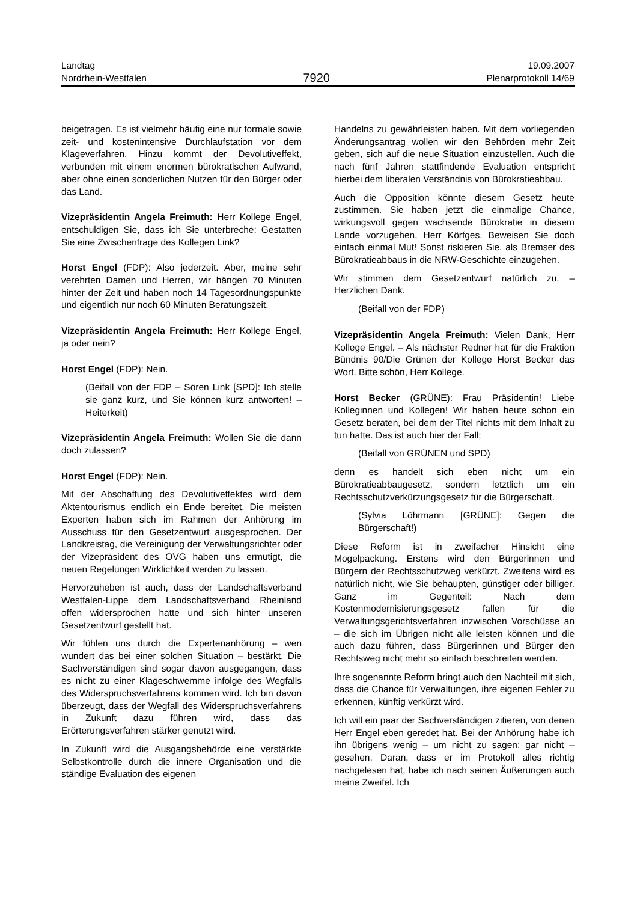Landtag
Nordrhein-Westfalen
7920
19.09.2007
Plenarprotokoll 14/69
beigetragen. Es ist vielmehr häufig eine nur formale sowie zeit- und kostenintensive Durchlaufstation vor dem Klageverfahren. Hinzu kommt der Devolutiveffekt, verbunden mit einem enormen bürokratischen Aufwand, aber ohne einen sonderlichen Nutzen für den Bürger oder das Land.
Vizepräsidentin Angela Freimuth: Herr Kollege Engel, entschuldigen Sie, dass ich Sie unterbreche: Gestatten Sie eine Zwischenfrage des Kollegen Link?
Horst Engel (FDP): Also jederzeit. Aber, meine sehr verehrten Damen und Herren, wir hängen 70 Minuten hinter der Zeit und haben noch 14 Tagesordnungspunkte und eigentlich nur noch 60 Minuten Beratungszeit.
Vizepräsidentin Angela Freimuth: Herr Kollege Engel, ja oder nein?
Horst Engel (FDP): Nein.
(Beifall von der FDP – Sören Link [SPD]: Ich stelle sie ganz kurz, und Sie können kurz antworten! – Heiterkeit)
Vizepräsidentin Angela Freimuth: Wollen Sie die dann doch zulassen?
Horst Engel (FDP): Nein.
Mit der Abschaffung des Devolutiveffektes wird dem Aktentourismus endlich ein Ende bereitet. Die meisten Experten haben sich im Rahmen der Anhörung im Ausschuss für den Gesetzentwurf ausgesprochen. Der Landkreistag, die Vereinigung der Verwaltungsrichter oder der Vizepräsident des OVG haben uns ermutigt, die neuen Regelungen Wirklichkeit werden zu lassen.
Hervorzuheben ist auch, dass der Landschaftsverband Westfalen-Lippe dem Landschaftsverband Rheinland offen widersprochen hatte und sich hinter unseren Gesetzentwurf gestellt hat.
Wir fühlen uns durch die Expertenanhörung – wen wundert das bei einer solchen Situation – bestärkt. Die Sachverständigen sind sogar davon ausgegangen, dass es nicht zu einer Klageschwemme infolge des Wegfalls des Widerspruchsverfahrens kommen wird. Ich bin davon überzeugt, dass der Wegfall des Widerspruchsverfahrens in Zukunft dazu führen wird, dass das Erörterungsverfahren stärker genutzt wird.
In Zukunft wird die Ausgangsbehörde eine verstärkte Selbstkontrolle durch die innere Organisation und die ständige Evaluation des eigenen
Handelns zu gewährleisten haben. Mit dem vorliegenden Änderungsantrag wollen wir den Behörden mehr Zeit geben, sich auf die neue Situation einzustellen. Auch die nach fünf Jahren stattfindende Evaluation entspricht hierbei dem liberalen Verständnis von Bürokratieabbau.
Auch die Opposition könnte diesem Gesetz heute zustimmen. Sie haben jetzt die einmalige Chance, wirkungsvoll gegen wachsende Bürokratie in diesem Lande vorzugehen, Herr Körfges. Beweisen Sie doch einfach einmal Mut! Sonst riskieren Sie, als Bremser des Bürokratieabbaus in die NRW-Geschichte einzugehen.
Wir stimmen dem Gesetzentwurf natürlich zu. – Herzlichen Dank.
(Beifall von der FDP)
Vizepräsidentin Angela Freimuth: Vielen Dank, Herr Kollege Engel. – Als nächster Redner hat für die Fraktion Bündnis 90/Die Grünen der Kollege Horst Becker das Wort. Bitte schön, Herr Kollege.
Horst Becker (GRÜNE): Frau Präsidentin! Liebe Kolleginnen und Kollegen! Wir haben heute schon ein Gesetz beraten, bei dem der Titel nichts mit dem Inhalt zu tun hatte. Das ist auch hier der Fall;
(Beifall von GRÜNEN und SPD)
denn es handelt sich eben nicht um ein Bürokratieabbaugesetz, sondern letztlich um ein Rechtsschutzverkürzungsgesetz für die Bürgerschaft.
(Sylvia Löhrmann [GRÜNE]: Gegen die Bürgerschaft!)
Diese Reform ist in zweifacher Hinsicht eine Mogelpackung. Erstens wird den Bürgerinnen und Bürgern der Rechtsschutzweg verkürzt. Zweitens wird es natürlich nicht, wie Sie behaupten, günstiger oder billiger. Ganz im Gegenteil: Nach dem Kostenmodernisierungsgesetz fallen für die Verwaltungsgerichtsverfahren inzwischen Vorschüsse an – die sich im Übrigen nicht alle leisten können und die auch dazu führen, dass Bürgerinnen und Bürger den Rechtsweg nicht mehr so einfach beschreiten werden.
Ihre sogenannte Reform bringt auch den Nachteil mit sich, dass die Chance für Verwaltungen, ihre eigenen Fehler zu erkennen, künftig verkürzt wird.
Ich will ein paar der Sachverständigen zitieren, von denen Herr Engel eben geredet hat. Bei der Anhörung habe ich ihn übrigens wenig – um nicht zu sagen: gar nicht – gesehen. Daran, dass er im Protokoll alles richtig nachgelesen hat, habe ich nach seinen Äußerungen auch meine Zweifel. Ich